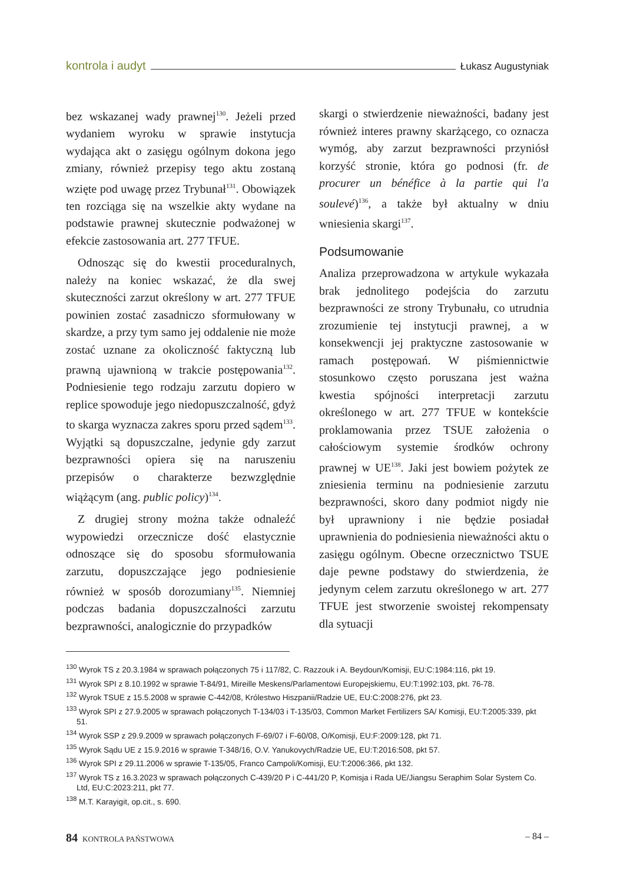kontrola i audyt Łukasz Augustyniak
bez wskazanej wady prawnej<sup>130</sup>. Jeżeli przed wydaniem wyroku w sprawie instytucja wydająca akt o zasięgu ogólnym dokona jego zmiany, również przepisy tego aktu zostaną wzięte pod uwagę przez Trybunał<sup>131</sup>. Obowiązek ten rozciąga się na wszelkie akty wydane na podstawie prawnej skutecznie podważonej w efekcie zastosowania art. 277 TFUE.
Odnosząc się do kwestii proceduralnych, należy na koniec wskazać, że dla swej skuteczności zarzut określony w art. 277 TFUE powinien zostać zasadniczo sformułowany w skardze, a przy tym samo jej oddalenie nie może zostać uznane za okoliczność faktyczną lub prawną ujawnioną w trakcie postępowania<sup>132</sup>. Podniesienie tego rodzaju zarzutu dopiero w replice spowoduje jego niedopuszczalność, gdyż to skarga wyznacza zakres sporu przed sądem<sup>133</sup>. Wyjątki są dopuszczalne, jedynie gdy zarzut bezprawności opiera się na naruszeniu przepisów o charakterze bezwzględnie wiążącym (ang. public policy)<sup>134</sup>.
Z drugiej strony można także odnaleźć wypowiedzi orzecznicze dość elastycznie odnoszące się do sposobu sformułowania zarzutu, dopuszczające jego podniesienie również w sposób dorozumiany<sup>135</sup>. Niemniej podczas badania dopuszczalności zarzutu bezprawności, analogicznie do przypadków
skargi o stwierdzenie nieważności, badany jest również interes prawny skarżącego, co oznacza wymóg, aby zarzut bezprawności przyniósł korzyść stronie, która go podnosi (fr. de procurer un bénéfice à la partie qui l'a soulevé)<sup>136</sup>, a także był aktualny w dniu wniesienia skargi<sup>137</sup>.
Podsumowanie
Analiza przeprowadzona w artykule wykazała brak jednolitego podejścia do zarzutu bezprawności ze strony Trybunału, co utrudnia zrozumienie tej instytucji prawnej, a w konsekwencji jej praktyczne zastosowanie w ramach postępowań. W piśmiennictwie stosunkowo często poruszana jest ważna kwestia spójności interpretacji zarzutu określonego w art. 277 TFUE w kontekście proklamowania przez TSUE założenia o całościowym systemie środków ochrony prawnej w UE<sup>138</sup>. Jaki jest bowiem pożytek ze zniesienia terminu na podniesienie zarzutu bezprawności, skoro dany podmiot nigdy nie był uprawniony i nie będzie posiadał uprawnienia do podniesienia nieważności aktu o zasięgu ogólnym. Obecne orzecznictwo TSUE daje pewne podstawy do stwierdzenia, że jedynym celem zarzutu określonego w art. 277 TFUE jest stworzenie swoistej rekompensaty dla sytuacji
<sup>130</sup> Wyrok TS z 20.3.1984 w sprawach połączonych 75 i 117/82, C. Razzouk i A. Beydoun/Komisji, EU:C:1984:116, pkt 19.
<sup>131</sup> Wyrok SPI z 8.10.1992 w sprawie T-84/91, Mireille Meskens/Parlamentowi Europejskiemu, EU:T:1992:103, pkt. 76-78.
<sup>132</sup> Wyrok TSUE z 15.5.2008 w sprawie C-442/08, Królestwo Hiszpanii/Radzie UE, EU:C:2008:276, pkt 23.
<sup>133</sup> Wyrok SPI z 27.9.2005 w sprawach połączonych T-134/03 i T-135/03, Common Market Fertilizers SA/ Komisji, EU:T:2005:339, pkt 51.
<sup>134</sup> Wyrok SSP z 29.9.2009 w sprawach połączonych F-69/07 i F-60/08, O/Komisji, EU:F:2009:128, pkt 71.
<sup>135</sup> Wyrok Sądu UE z 15.9.2016 w sprawie T-348/16, O.V. Yanukovych/Radzie UE, EU:T:2016:508, pkt 57.
<sup>136</sup> Wyrok SPI z 29.11.2006 w sprawie T-135/05, Franco Campoli/Komisji, EU:T:2006:366, pkt 132.
<sup>137</sup> Wyrok TS z 16.3.2023 w sprawach połączonych C-439/20 P i C-441/20 P, Komisja i Rada UE/Jiangsu Seraphim Solar System Co. Ltd, EU:C:2023:211, pkt 77.
<sup>138</sup> M.T. Karayigit, op.cit., s. 690.
84 KONTROLA PAŃSTWOWA – 84 –